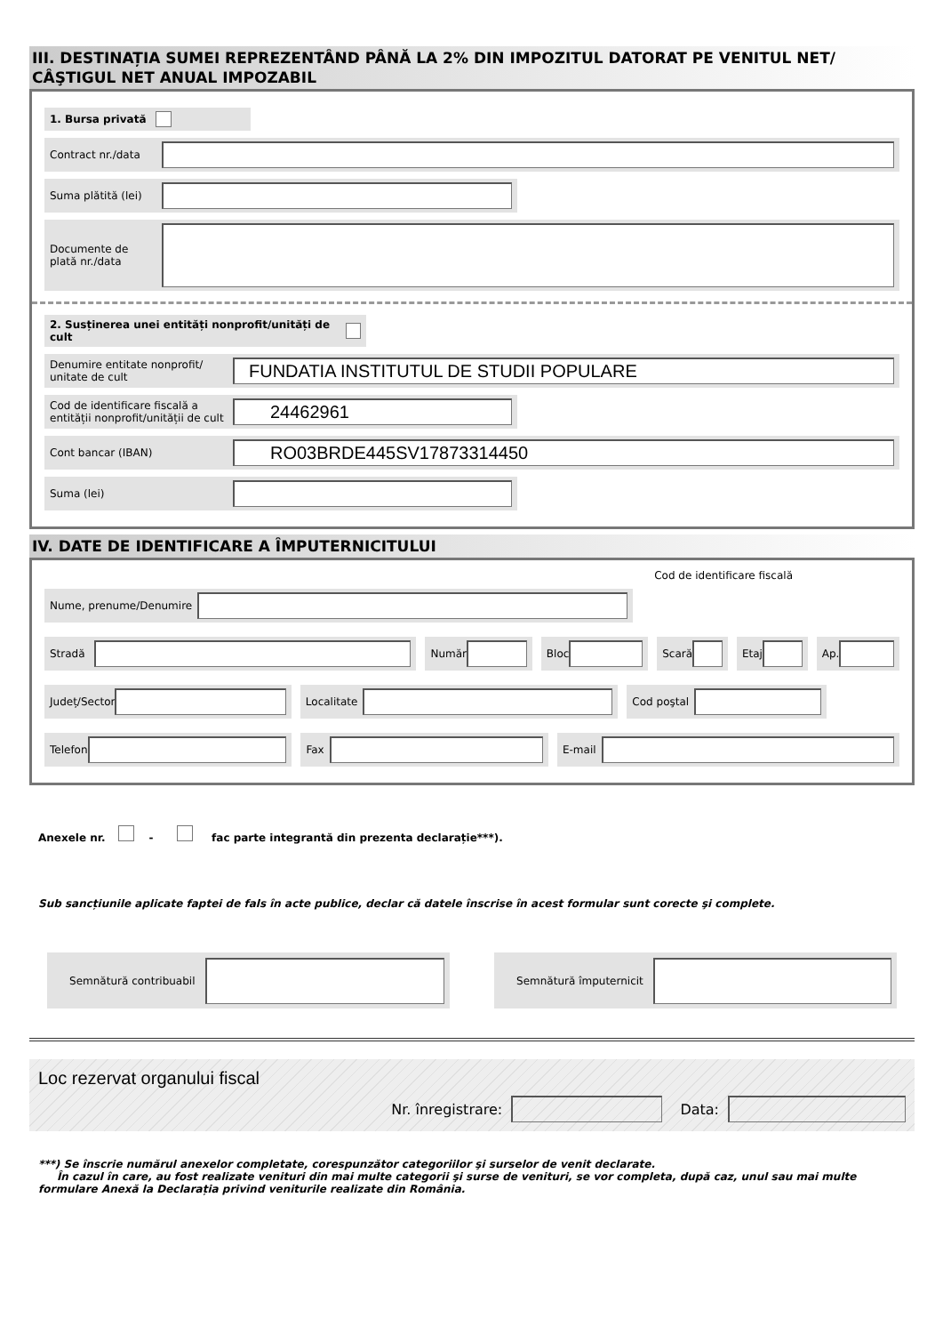III. DESTINAȚIA SUMEI REPREZENTÂND PÂNĂ LA 2% DIN IMPOZITUL DATORAT PE VENITUL NET/ CÂŞTIGUL NET ANUAL IMPOZABIL
1. Bursa privată
Contract nr./data
Suma plătită (lei)
Documente de plată nr./data
2. Susținerea unei entități nonprofit/unități de cult
Denumire entitate nonprofit/ unitate de cult
FUNDATIA INSTITUTUL DE STUDII POPULARE
Cod de identificare fiscală a entității nonprofit/unității de cult
24462961
Cont bancar (IBAN)
RO03BRDE445SV17873314450
Suma (lei)
IV. DATE DE IDENTIFICARE A ÎMPUTERNICITULUI
Cod de identificare fiscală
Nume, prenume/Denumire
Stradă Număr Bloc Scară Etaj Ap.
Județ/Sector Localitate Cod poştal
Telefon Fax E-mail
Anexele nr. - fac parte integrantă din prezenta declarație***).
Sub sancțiunile aplicate faptei de fals în acte publice, declar că datele înscrise în acest formular sunt corecte şi complete.
Semnătură contribuabil Semnătură împuternicit
Loc rezervat organului fiscal
Nr. înregistrare:
Data:
***) Se înscrie numărul anexelor completate, corespunzător categoriilor şi surselor de venit declarate.
În cazul în care, au fost realizate venituri din mai multe categorii şi surse de venituri, se vor completa, după caz, unul sau mai multe formulare Anexă la Declarația privind veniturile realizate din România.